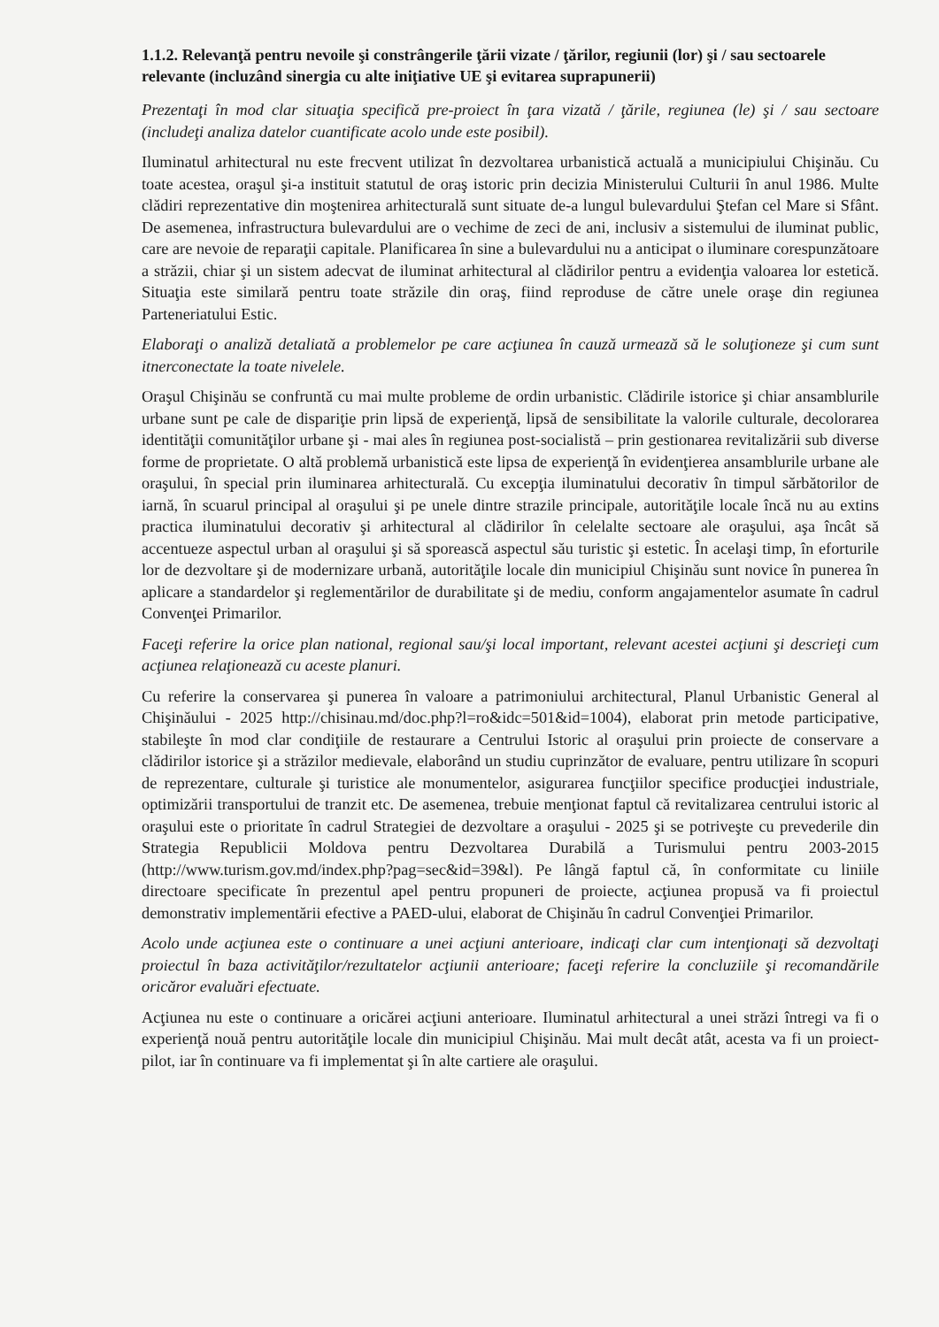1.1.2. Relevanţă pentru nevoile şi constrângerile ţării vizate / ţărilor, regiunii (lor) şi / sau sectoarele relevante (incluzând sinergia cu alte iniţiative UE şi evitarea suprapunerii)
Prezentaţi în mod clar situaţia specifică pre-proiect în ţara vizată / ţările, regiunea (le) şi / sau sectoare (includeţi analiza datelor cuantificate acolo unde este posibil).
Iluminatul arhitectural nu este frecvent utilizat în dezvoltarea urbanistică actuală a municipiului Chişinău. Cu toate acestea, oraşul şi-a instituit statutul de oraş istoric prin decizia Ministerului Culturii în anul 1986. Multe clădiri reprezentative din moştenirea arhitecturală sunt situate de-a lungul bulevardului Ştefan cel Mare si Sfânt. De asemenea, infrastructura bulevardului are o vechime de zeci de ani, inclusiv a sistemului de iluminat public, care are nevoie de reparaţii capitale. Planificarea în sine a bulevardului nu a anticipat o iluminare corespunzătoare a străzii, chiar şi un sistem adecvat de iluminat arhitectural al clădirilor pentru a evidenţia valoarea lor estetică. Situaţia este similară pentru toate străzile din oraş, fiind reproduse de către unele oraşe din regiunea Parteneriatului Estic.
Elaboraţi o analiză detaliată a problemelor pe care acţiunea în cauză urmează să le soluţioneze şi cum sunt itnerconectate la toate nivelele.
Oraşul Chişinău se confruntă cu mai multe probleme de ordin urbanistic. Clădirile istorice şi chiar ansamblurile urbane sunt pe cale de dispariţie prin lipsă de experienţă, lipsă de sensibilitate la valorile culturale, decolorarea identităţii comunităţilor urbane şi - mai ales în regiunea post-socialistă – prin gestionarea revitalizării sub diverse forme de proprietate. O altă problemă urbanistică este lipsa de experienţă în evidenţierea ansamblurile urbane ale oraşului, în special prin iluminarea arhitecturală. Cu excepţia iluminatului decorativ în timpul sărbătorilor de iarnă, în scuarul principal al oraşului şi pe unele dintre strazile principale, autorităţile locale încă nu au extins practica iluminatului decorativ şi arhitectural al clădirilor în celelalte sectoare ale oraşului, aşa încât să accentueze aspectul urban al oraşului şi să sporească aspectul său turistic şi estetic. În acelaşi timp, în eforturile lor de dezvoltare şi de modernizare urbană, autorităţile locale din municipiul Chişinău sunt novice în punerea în aplicare a standardelor şi reglementărilor de durabilitate şi de mediu, conform angajamentelor asumate în cadrul Convenţei Primarilor.
Faceţi referire la orice plan national, regional sau/şi local important, relevant acestei acţiuni şi descrieţi cum acţiunea relaţionează cu aceste planuri.
Cu referire la conservarea şi punerea în valoare a patrimoniului architectural, Planul Urbanistic General al Chişinăului - 2025 http://chisinau.md/doc.php?l=ro&idc=501&id=1004), elaborat prin metode participative, stabileşte în mod clar condiţiile de restaurare a Centrului Istoric al oraşului prin proiecte de conservare a clădirilor istorice şi a străzilor medievale, elaborând un studiu cuprinzător de evaluare, pentru utilizare în scopuri de reprezentare, culturale şi turistice ale monumentelor, asigurarea funcţiilor specifice producţiei industriale, optimizării transportului de tranzit etc. De asemenea, trebuie menţionat faptul că revitalizarea centrului istoric al oraşului este o prioritate în cadrul Strategiei de dezvoltare a oraşului - 2025 şi se potriveşte cu prevederile din Strategia Republicii Moldova pentru Dezvoltarea Durabilă a Turismului pentru 2003-2015 (http://www.turism.gov.md/index.php?pag=sec&id=39&l). Pe lângă faptul că, în conformitate cu liniile directoare specificate în prezentul apel pentru propuneri de proiecte, acţiunea propusă va fi proiectul demonstrativ implementării efective a PAED-ului, elaborat de Chişinău în cadrul Convenţiei Primarilor.
Acolo unde acţiunea este o continuare a unei acţiuni anterioare, indicaţi clar cum intenţionaţi să dezvoltaţi proiectul în baza activităţilor/rezultatelor acţiunii anterioare; faceţi referire la concluziile şi recomandările oricăror evaluări efectuate.
Acţiunea nu este o continuare a oricărei acţiuni anterioare. Iluminatul arhitectural a unei străzi întregi va fi o experienţă nouă pentru autorităţile locale din municipiul Chişinău. Mai mult decât atât, acesta va fi un proiect-pilot, iar în continuare va fi implementat şi în alte cartiere ale oraşului.